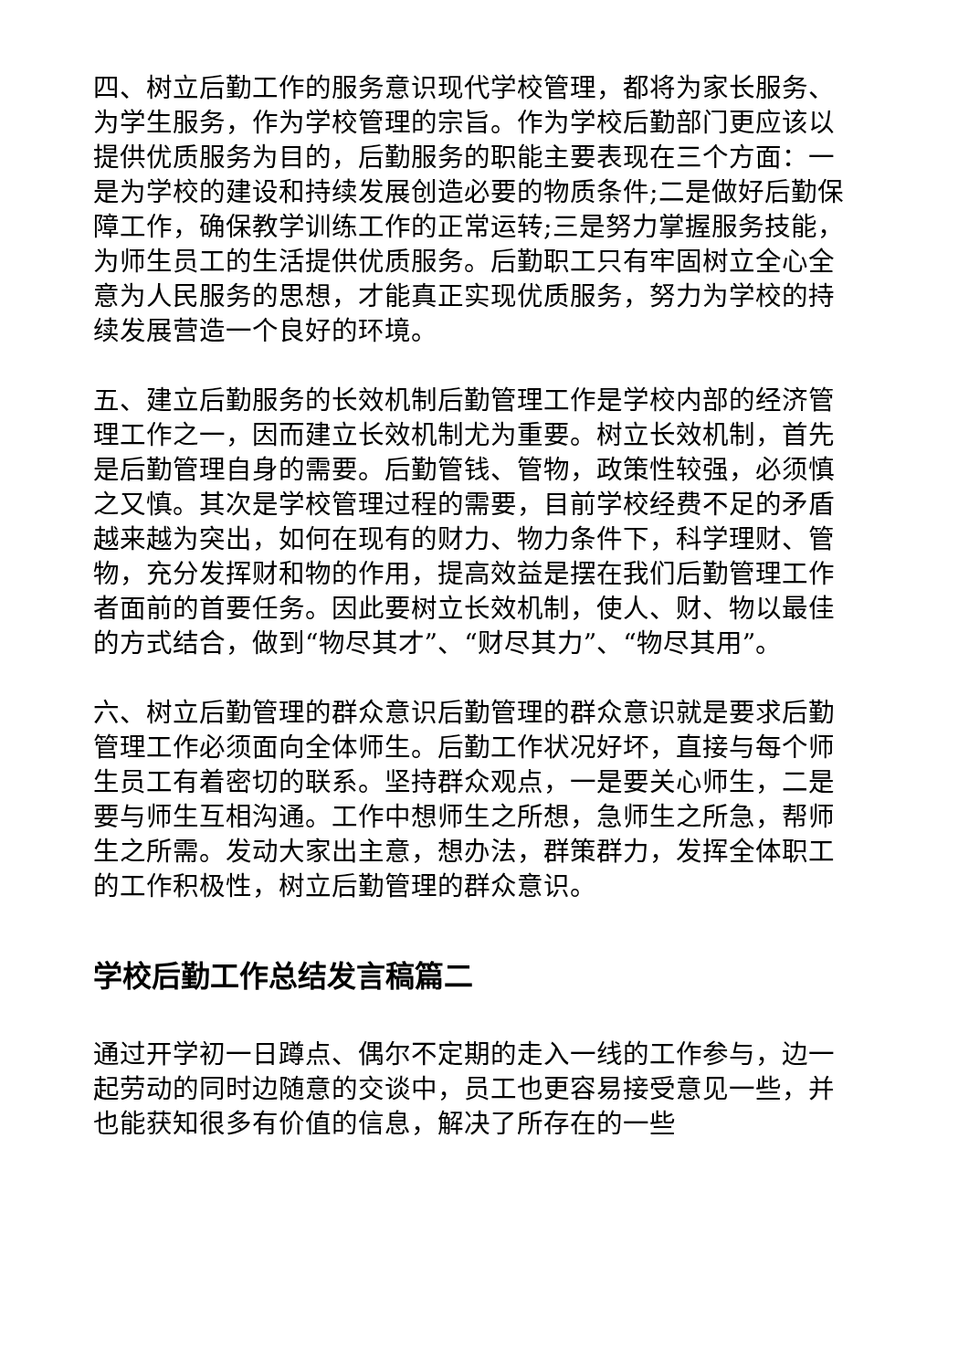四、树立后勤工作的服务意识现代学校管理，都将为家长服务、为学生服务，作为学校管理的宗旨。作为学校后勤部门更应该以提供优质服务为目的，后勤服务的职能主要表现在三个方面：一是为学校的建设和持续发展创造必要的物质条件;二是做好后勤保障工作，确保教学训练工作的正常运转;三是努力掌握服务技能，为师生员工的生活提供优质服务。后勤职工只有牢固树立全心全意为人民服务的思想，才能真正实现优质服务，努力为学校的持续发展营造一个良好的环境。
五、建立后勤服务的长效机制后勤管理工作是学校内部的经济管理工作之一，因而建立长效机制尤为重要。树立长效机制，首先是后勤管理自身的需要。后勤管钱、管物，政策性较强，必须慎之又慎。其次是学校管理过程的需要，目前学校经费不足的矛盾越来越为突出，如何在现有的财力、物力条件下，科学理财、管物，充分发挥财和物的作用，提高效益是摆在我们后勤管理工作者面前的首要任务。因此要树立长效机制，使人、财、物以最佳的方式结合，做到“物尽其才”、“财尽其力”、“物尽其用”。
六、树立后勤管理的群众意识后勤管理的群众意识就是要求后勤管理工作必须面向全体师生。后勤工作状况好坏，直接与每个师生员工有着密切的联系。坚持群众观点，一是要关心师生，二是要与师生互相沟通。工作中想师生之所想，急师生之所急，帮师生之所需。发动大家出主意，想办法，群策群力，发挥全体职工的工作积极性，树立后勤管理的群众意识。
学校后勤工作总结发言稿篇二
通过开学初一日蹲点、偶尔不定期的走入一线的工作参与，边一起劳动的同时边随意的交谈中，员工也更容易接受意见一些，并也能获知很多有价值的信息，解决了所存在的一些